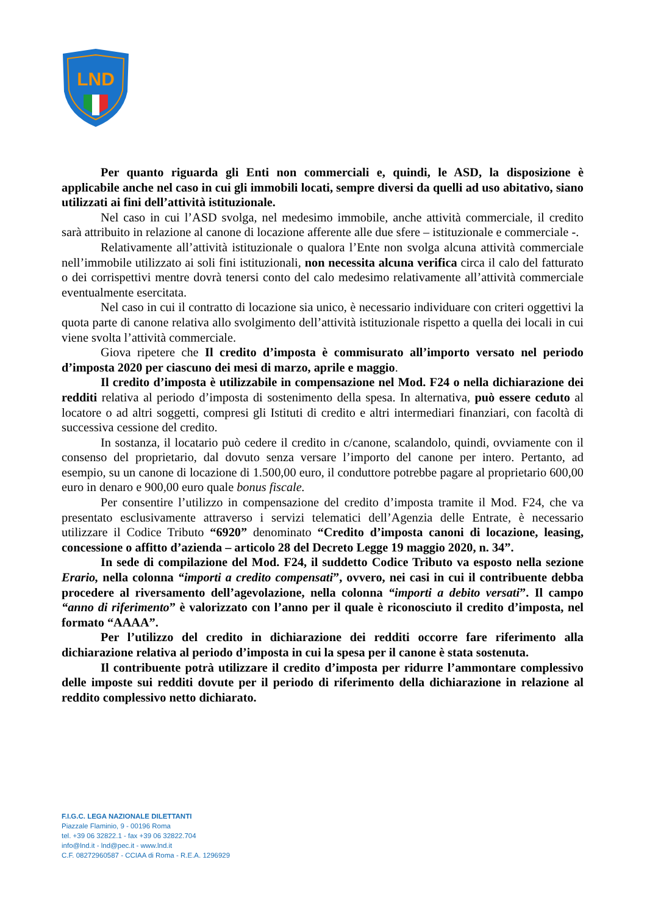LND
Per quanto riguarda gli Enti non commerciali e, quindi, le ASD, la disposizione è applicabile anche nel caso in cui gli immobili locati, sempre diversi da quelli ad uso abitativo, siano utilizzati ai fini dell’attività istituzionale.
Nel caso in cui l’ASD svolga, nel medesimo immobile, anche attività commerciale, il credito sarà attribuito in relazione al canone di locazione afferente alle due sfere – istituzionale e commerciale -.
Relativamente all’attività istituzionale o qualora l’Ente non svolga alcuna attività commerciale nell’immobile utilizzato ai soli fini istituzionali, non necessita alcuna verifica circa il calo del fatturato o dei corrispettivi mentre dovrà tenersi conto del calo medesimo relativamente all’attività commerciale eventualmente esercitata.
Nel caso in cui il contratto di locazione sia unico, è necessario individuare con criteri oggettivi la quota parte di canone relativa allo svolgimento dell’attività istituzionale rispetto a quella dei locali in cui viene svolta l’attività commerciale.
Giova ripetere che Il credito d’imposta è commisurato all’importo versato nel periodo d’imposta 2020 per ciascuno dei mesi di marzo, aprile e maggio.
Il credito d’imposta è utilizzabile in compensazione nel Mod. F24 o nella dichiarazione dei redditi relativa al periodo d’imposta di sostenimento della spesa. In alternativa, può essere ceduto al locatore o ad altri soggetti, compresi gli Istituti di credito e altri intermediari finanziari, con facoltà di successiva cessione del credito.
In sostanza, il locatario può cedere il credito in c/canone, scalandolo, quindi, ovviamente con il consenso del proprietario, dal dovuto senza versare l’importo del canone per intero. Pertanto, ad esempio, su un canone di locazione di 1.500,00 euro, il conduttore potrebbe pagare al proprietario 600,00 euro in denaro e 900,00 euro quale bonus fiscale.
Per consentire l’utilizzo in compensazione del credito d’imposta tramite il Mod. F24, che va presentato esclusivamente attraverso i servizi telematici dell’Agenzia delle Entrate, è necessario utilizzare il Codice Tributo “6920” denominato “Credito d’imposta canoni di locazione, leasing, concessione o affitto d’azienda – articolo 28 del Decreto Legge 19 maggio 2020, n. 34”.
In sede di compilazione del Mod. F24, il suddetto Codice Tributo va esposto nella sezione Erario, nella colonna “importi a credito compensati”, ovvero, nei casi in cui il contribuente debba procedere al riversamento dell’agevolazione, nella colonna “importi a debito versati”. Il campo “anno di riferimento” è valorizzato con l’anno per il quale è riconosciuto il credito d’imposta, nel formato “AAAA”.
Per l’utilizzo del credito in dichiarazione dei redditi occorre fare riferimento alla dichiarazione relativa al periodo d’imposta in cui la spesa per il canone è stata sostenuta.
Il contribuente potrà utilizzare il credito d’imposta per ridurre l’ammontare complessivo delle imposte sui redditi dovute per il periodo di riferimento della dichiarazione in relazione al reddito complessivo netto dichiarato.
F.I.G.C. LEGA NAZIONALE DILETTANTI
Piazzale Flaminio, 9 - 00196 Roma
tel. +39 06 32822.1 - fax +39 06 32822.704
info@lnd.it - lnd@pec.it - www.lnd.it
C.F. 08272960587 - CCIAA di Roma - R.E.A. 1296929